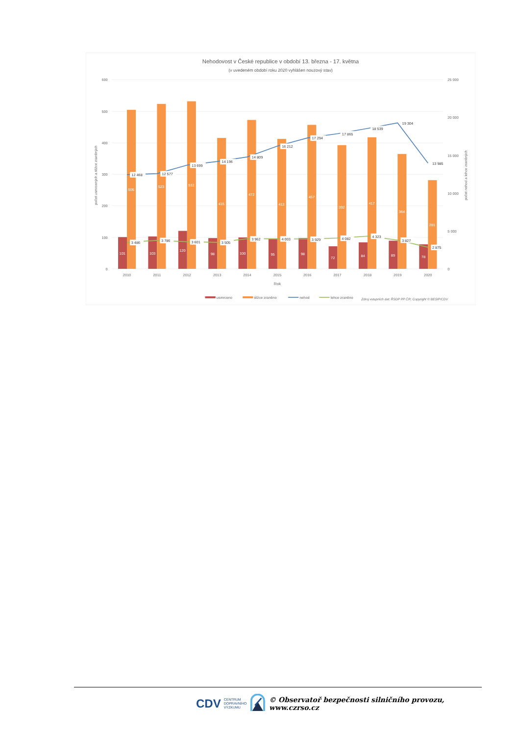Nehodovost v České republice v období 13. března - 17. května
(v uvedeném období roku 2020 vyhlášen nouzový stav)
600
500
400
300
200
100
0
25 000
20 000
15 000
10 000
5 000
0
počet usmrcených a těžce zraněných
počet nehod a lehce zraněných
101
103
120
98
100
95
98
72
84
89
78
505
523
532
415
472
412
457
392
417
364
281
12 468
12 577
13 699
14 196
14 809
16 212
17 294
17 865
18 539
19 304
13 985
3 486
3 786
3 601
3 505
3 962
4 003
3 929
4 082
4 323
3 827
2 875
2010
2011
2012
2013
2014
2015
2016
2017
2018
2019
2020
Rok
usmrceno
těžce zraněno
nehod
lehce zraněno
Zdroj vstupních dat: ŘSDP PP ČR; Copyright © BESIP/CDV
CDV CENTRUM
DOPRAVNÍHO
VÝZKUMU © Observatoř bezpečnosti silničního provozu, www.czrso.cz